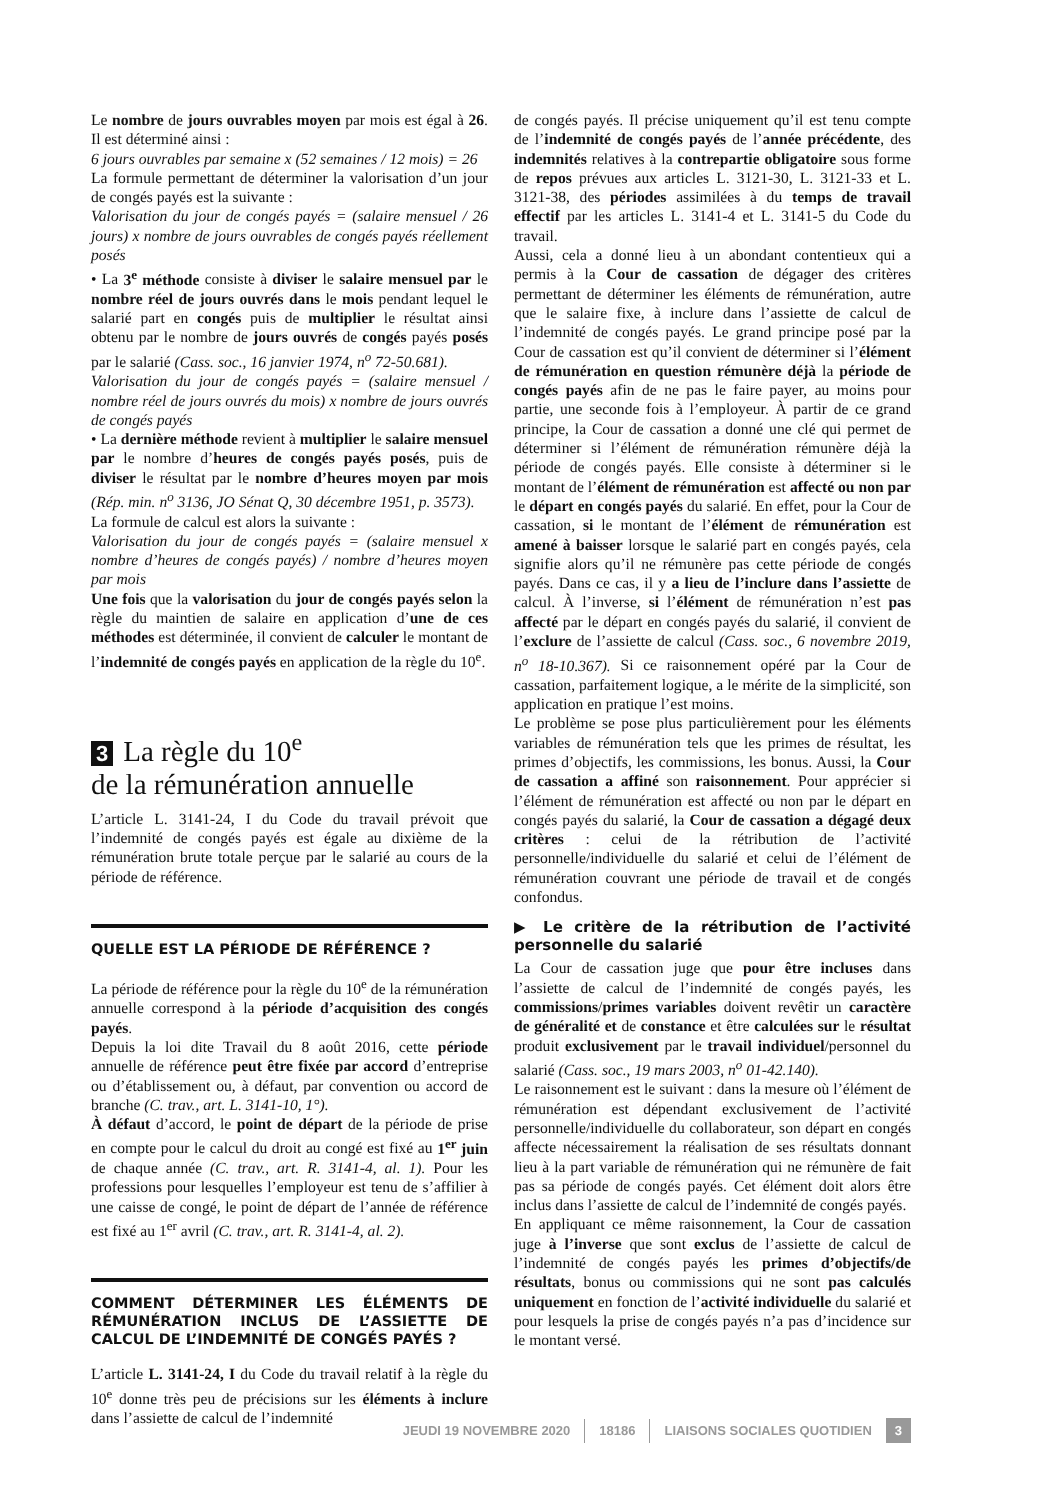Le nombre de jours ouvrables moyen par mois est égal à 26. Il est déterminé ainsi :
6 jours ouvrables par semaine x (52 semaines / 12 mois) = 26
La formule permettant de déterminer la valorisation d’un jour de congés payés est la suivante :
Valorisation du jour de congés payés = (salaire mensuel / 26 jours) x nombre de jours ouvrables de congés payés réellement posés
• La 3<sup>e</sup> méthode consiste à diviser le salaire mensuel par le nombre réel de jours ouvrés dans le mois pendant lequel le salarié part en congés puis de multiplier le résultat ainsi obtenu par le nombre de jours ouvrés de congés payés posés par le salarié (Cass. soc., 16 janvier 1974, n<sup>o</sup> 72-50.681).
Valorisation du jour de congés payés = (salaire mensuel / nombre réel de jours ouvrés du mois) x nombre de jours ouvrés de congés payés
• La dernière méthode revient à multiplier le salaire mensuel par le nombre d’heures de congés payés posés, puis de diviser le résultat par le nombre d’heures moyen par mois (Rép. min. n<sup>o</sup> 3136, JO Sénat Q, 30 décembre 1951, p. 3573).
La formule de calcul est alors la suivante :
Valorisation du jour de congés payés = (salaire mensuel x nombre d’heures de congés payés) / nombre d’heures moyen par mois
Une fois que la valorisation du jour de congés payés selon la règle du maintien de salaire en application d’une de ces méthodes est déterminée, il convient de calculer le montant de l’indemnité de congés payés en application de la règle du 10<sup>e</sup>.
3 La règle du 10<sup>e</sup>
de la rémunération annuelle
L’article L. 3141-24, I du Code du travail prévoit que l’indemnité de congés payés est égale au dixième de la rémunération brute totale perçue par le salarié au cours de la période de référence.
QUELLE EST LA PÉRIODE DE RÉFÉRENCE ?
La période de référence pour la règle du 10<sup>e</sup> de la rémunération annuelle correspond à la période d’acquisition des congés payés.
Depuis la loi dite Travail du 8 août 2016, cette période annuelle de référence peut être fixée par accord d’entreprise ou d’établissement ou, à défaut, par convention ou accord de branche (C. trav., art. L. 3141-10, 1°).
À défaut d’accord, le point de départ de la période de prise en compte pour le calcul du droit au congé est fixé au 1<sup>er</sup> juin de chaque année (C. trav., art. R. 3141-4, al. 1). Pour les professions pour lesquelles l’employeur est tenu de s’affilier à une caisse de congé, le point de départ de l’année de référence est fixé au 1<sup>er</sup> avril (C. trav., art. R. 3141-4, al. 2).
COMMENT DÉTERMINER LES ÉLÉMENTS DE RÉMUNÉRATION INCLUS DE L’ASSIETTE DE CALCUL DE L’INDEMNITÉ DE CONGÉS PAYÉS ?
L’article L. 3141-24, I du Code du travail relatif à la règle du 10<sup>e</sup> donne très peu de précisions sur les éléments à inclure dans l’assiette de calcul de l’indemnité
de congés payés. Il précise uniquement qu’il est tenu compte de l’indemnité de congés payés de l’année précédente, des indemnités relatives à la contrepartie obligatoire sous forme de repos prévues aux articles L. 3121-30, L. 3121-33 et L. 3121-38, des périodes assimilées à du temps de travail effectif par les articles L. 3141-4 et L. 3141-5 du Code du travail.
Aussi, cela a donné lieu à un abondant contentieux qui a permis à la Cour de cassation de dégager des critères permettant de déterminer les éléments de rémunération, autre que le salaire fixe, à inclure dans l’assiette de calcul de l’indemnité de congés payés. Le grand principe posé par la Cour de cassation est qu’il convient de déterminer si l’élément de rémunération en question rémunère déjà la période de congés payés afin de ne pas le faire payer, au moins pour partie, une seconde fois à l’employeur. À partir de ce grand principe, la Cour de cassation a donné une clé qui permet de déterminer si l’élément de rémunération rémunère déjà la période de congés payés. Elle consiste à déterminer si le montant de l’élément de rémunération est affecté ou non par le départ en congés payés du salarié. En effet, pour la Cour de cassation, si le montant de l’élément de rémunération est amené à baisser lorsque le salarié part en congés payés, cela signifie alors qu’il ne rémunère pas cette période de congés payés. Dans ce cas, il y a lieu de l’inclure dans l’assiette de calcul. À l’inverse, si l’élément de rémunération n’est pas affecté par le départ en congés payés du salarié, il convient de l’exclure de l’assiette de calcul (Cass. soc., 6 novembre 2019, n<sup>o</sup> 18-10.367). Si ce raisonnement opéré par la Cour de cassation, parfaitement logique, a le mérite de la simplicité, son application en pratique l’est moins.
Le problème se pose plus particulièrement pour les éléments variables de rémunération tels que les primes de résultat, les primes d’objectifs, les commissions, les bonus. Aussi, la Cour de cassation a affiné son raisonnement. Pour apprécier si l’élément de rémunération est affecté ou non par le départ en congés payés du salarié, la Cour de cassation a dégagé deux critères : celui de la rétribution de l’activité personnelle/individuelle du salarié et celui de l’élément de rémunération couvrant une période de travail et de congés confondus.
▶ Le critère de la rétribution de l’activité personnelle du salarié
La Cour de cassation juge que pour être incluses dans l’assiette de calcul de l’indemnité de congés payés, les commissions/primes variables doivent revêtir un caractère de généralité et de constance et être calculées sur le résultat produit exclusivement par le travail individuel/personnel du salarié (Cass. soc., 19 mars 2003, n<sup>o</sup> 01-42.140).
Le raisonnement est le suivant : dans la mesure où l’élément de rémunération est dépendant exclusivement de l’activité personnelle/individuelle du collaborateur, son départ en congés affecte nécessairement la réalisation de ses résultats donnant lieu à la part variable de rémunération qui ne rémunère de fait pas sa période de congés payés. Cet élément doit alors être inclus dans l’assiette de calcul de l’indemnité de congés payés.
En appliquant ce même raisonnement, la Cour de cassation juge à l’inverse que sont exclus de l’assiette de calcul de l’indemnité de congés payés les primes d’objectifs/de résultats, bonus ou commissions qui ne sont pas calculés uniquement en fonction de l’activité individuelle du salarié et pour lesquels la prise de congés payés n’a pas d’incidence sur le montant versé.
JEUDI 19 NOVEMBRE 2020 18186 LIAISONS SOCIALES QUOTIDIEN 3